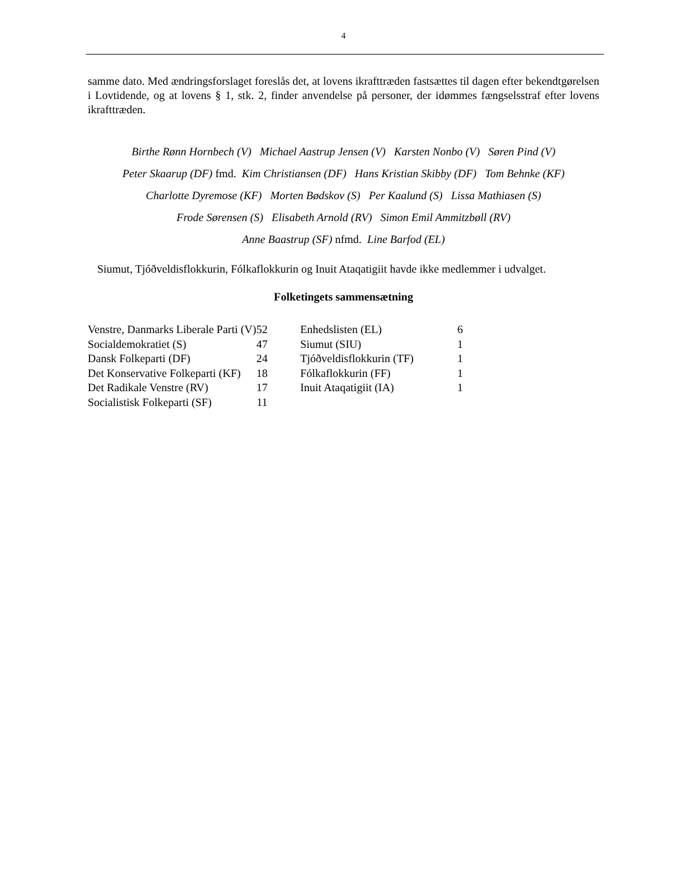4
samme dato. Med ændringsforslaget foreslås det, at lovens ikrafttræden fastsættes til dagen efter bekendtgørelsen i Lovtidende, og at lovens § 1, stk. 2, finder anvendelse på personer, der idømmes fængselsstraf efter lovens ikrafttræden.
Birthe Rønn Hornbech (V) Michael Aastrup Jensen (V) Karsten Nonbo (V) Søren Pind (V)
Peter Skaarup (DF) fmd. Kim Christiansen (DF) Hans Kristian Skibby (DF) Tom Behnke (KF)
Charlotte Dyremose (KF) Morten Bødskov (S) Per Kaalund (S) Lissa Mathiasen (S)
Frode Sørensen (S) Elisabeth Arnold (RV) Simon Emil Ammitzbøll (RV)
Anne Baastrup (SF) nfmd. Line Barfod (EL)
Siumut, Tjóðveldisflokkurin, Fólkaflokkurin og Inuit Ataqatigiit havde ikke medlemmer i udvalget.
Folketingets sammensætning
| Venstre, Danmarks Liberale Parti (V) | 52 | Enhedslisten (EL) | 6 |
| Socialdemokratiet (S) | 47 | Siumut (SIU) | 1 |
| Dansk Folkeparti (DF) | 24 | Tjóðveldisflokkurin (TF) | 1 |
| Det Konservative Folkeparti (KF) | 18 | Fólkaflokkurin (FF) | 1 |
| Det Radikale Venstre (RV) | 17 | Inuit Ataqatigiit (IA) | 1 |
| Socialistisk Folkeparti (SF) | 11 | | |